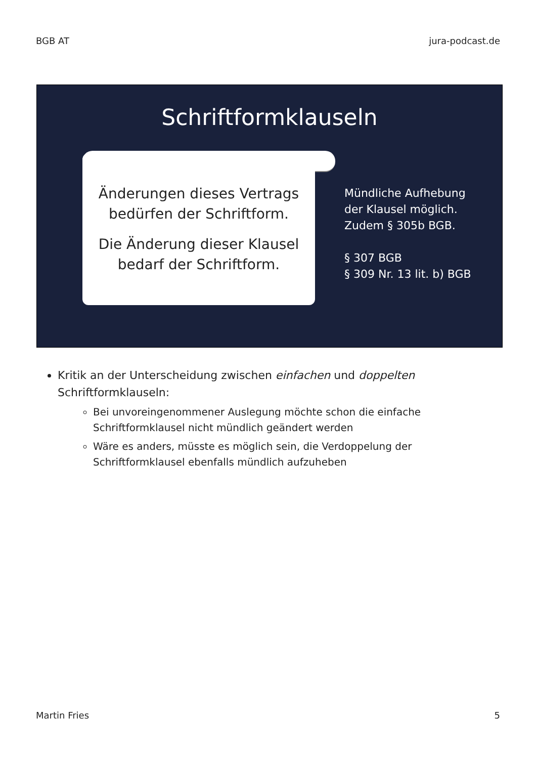BGB AT jura-podcast.de
Schriftformklauseln
Änderungen dieses Vertrags
bedürfen der Schriftform.
Die Änderung dieser Klausel
bedarf der Schriftform.
Mündliche Aufhebung
der Klausel möglich.
Zudem § 305b BGB.
§ 307 BGB
§ 309 Nr. 13 lit. b) BGB
Kritik an der Unterscheidung zwischen einfachen und doppelten Schriftformklauseln:
Bei unvoreingenommener Auslegung möchte schon die einfache Schriftformklausel nicht mündlich geändert werden
Wäre es anders, müsste es möglich sein, die Verdoppelung der Schriftformklausel ebenfalls mündlich aufzuheben
Martin Fries 5